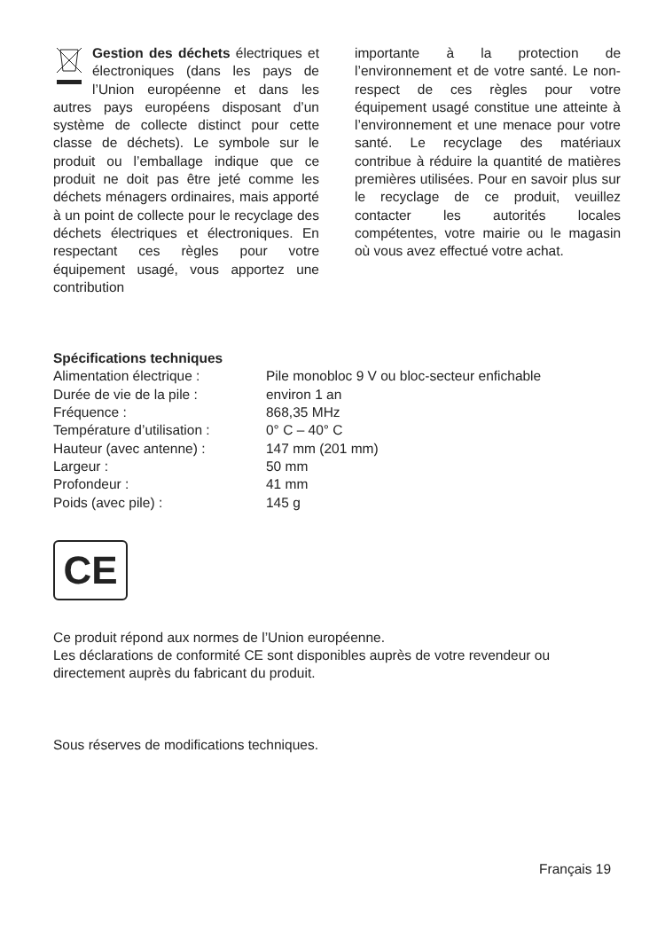Gestion des déchets électriques et électroniques (dans les pays de l’Union européenne et dans les autres pays européens disposant d’un système de collecte distinct pour cette classe de déchets). Le symbole sur le produit ou l’emballage indique que ce produit ne doit pas être jeté comme les déchets ménagers ordinaires, mais apporté à un point de collecte pour le recyclage des déchets électriques et électroniques. En respectant ces règles pour votre équipement usagé, vous apportez une contribution
importante à la protection de l’environnement et de votre santé. Le non-respect de ces règles pour votre équipement usagé constitue une atteinte à l’environnement et une menace pour votre santé. Le recyclage des matériaux contribue à réduire la quantité de matières premières utilisées. Pour en savoir plus sur le recyclage de ce produit, veuillez contacter les autorités locales compétentes, votre mairie ou le magasin où vous avez effectué votre achat.
Spécifications techniques
| Alimentation électrique : | Pile monobloc 9 V ou bloc-secteur enfichable |
| Durée de vie de la pile : | environ 1 an |
| Fréquence : | 868,35 MHz |
| Température d’utilisation : | 0° C – 40° C |
| Hauteur (avec antenne) : | 147 mm (201 mm) |
| Largeur : | 50 mm |
| Profondeur : | 41 mm |
| Poids (avec pile) : | 145 g |
CE
Ce produit répond aux normes de l’Union européenne.
Les déclarations de conformité CE sont disponibles auprès de votre revendeur ou directement auprès du fabricant du produit.
Sous réserves de modifications techniques.
Français 19